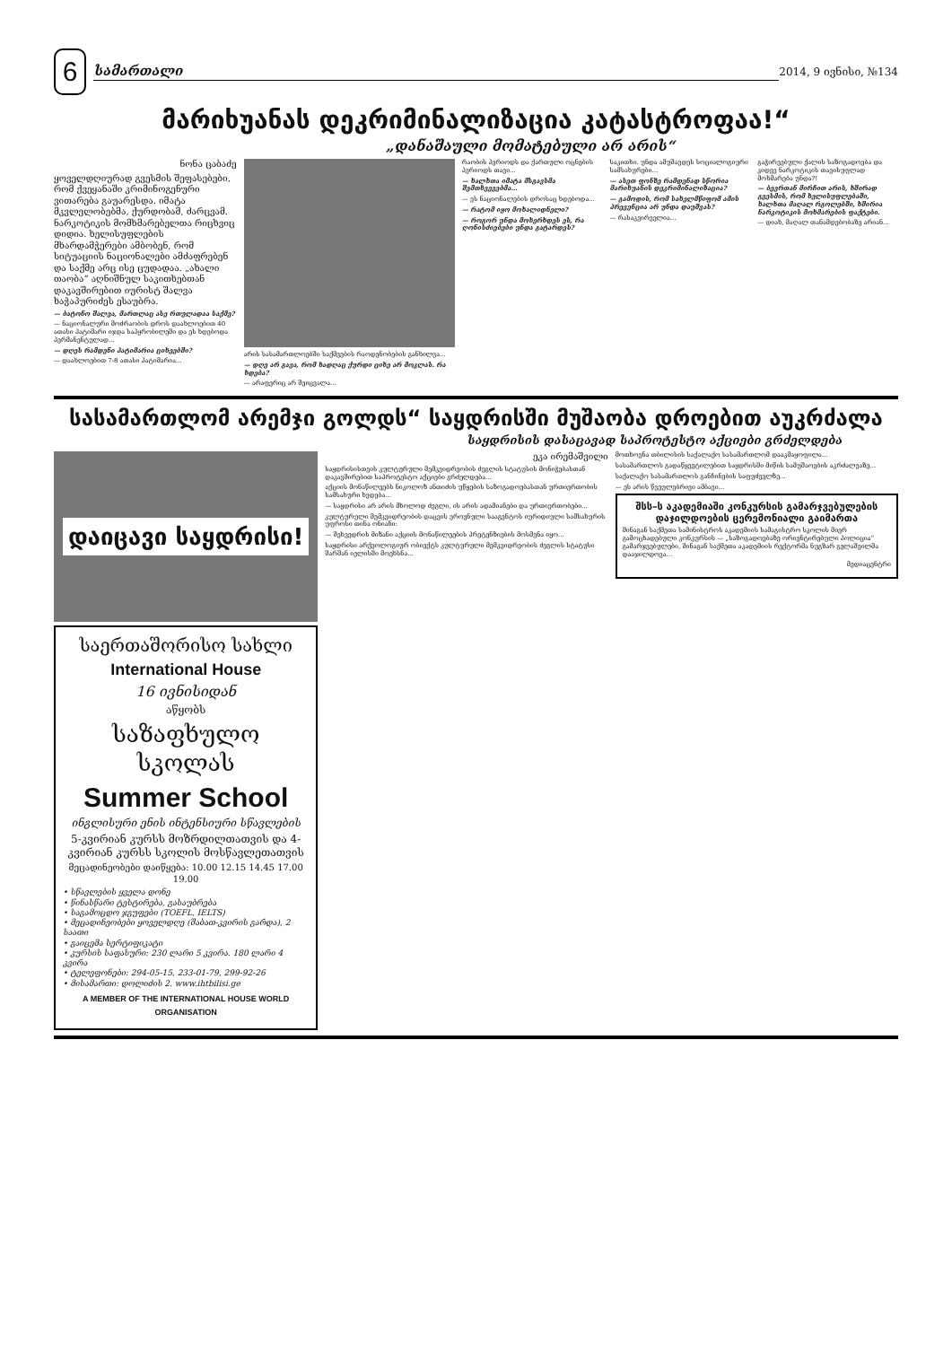6
სამართალი
2014, 9 ივნისი, №134
მარიხუანას დეკრიმინალიზაცია კატასტროფაა!“
„დანაშაული მომატებული არ არის“
ნონა ცაბაძე
ყოველდღიურად გვესმის შეფასებები, რომ ქვეყანაში კრიმინოგენური ვითარება გაუარესდა. იმატა მკვლელობებმა, ქურდობამ, ძარცვამ. ნარკოტიკის მომხმარებელთა რიცხვიც დიდია. ხელისუფლების მხარდამჭერები ამბობენ, რომ სიტუაციის ნაციონალები ამძაფრებენ და საქმე არც ისე ცუდადაა. „ახალი თაობა“ აღნიშნულ საკითხებთან დაკავშირებით იურისტ შალვა ხაჭაპურიძეს ესაუბრა.
— ბატონო შალვა, მართლაც ასე რთულადაა საქმე?
— ნაციონალური მოძრაობის დროს დაახლოებით 40 ათასი პატიმარი იჯდა საპყრობილეში და ეს ხდებოდა პერმანენტულად...
— დღეს რამდენი პატიმარია ციხეებში?
— დაახლოებით 7-8 ათასი პატიმარია...
არის სასამართლოებში საქმეების რაოდენობების განხილვა...
— დღე არ გავა, რომ ხადღაც ქურდი ციხე არ მოკლას. რა ხდება?
— არაფერიც არ შეიცვალა...
რაობის პერიოდს და ქართული ოცნების პერიოდს თავი...
— ხალხთა იმატა მსგავსმა შემთხვევებმა...
— ეს ნაციონალების დროსაც ხდებოდა...
— რატომ იყო მოხალიდნელი?
— როგორ უნდა მოხერხდეს ეს, რა ღონისძიებები უნდა გატარდეს?
საკითხი. უნდა ამუშავდეს სოციალოგიური სამსახურები...
— ასეთ ფონზე რამდენად სწორია მარიხუანის დეკრიმინალიზაცია?
— გამოდის, რომ სახელმწიფომ ამის პრევენცია არ უნდა დაუშვას?
— რასაკვირველია...
გაჭირვებული ქალის საზოგადოება და კიდევ ნარკოტიკის თავისუფლად მოხმარება უნდა?!
— ბევრთან მირჩით არის, ხშირად გვესმის, რომ ხელისუფლებაში, ხალხთა მაღალ რგოლებში, ხშირია ნარკოტიკის მოხმარების ფაქტები.
— დიახ, მაღალ თანამდებობაზე არიან...
სასამართლომ არემჯი გოლდს“ საყდრისში მუშაობა დროებით აუკრძალა
საყდრისის დასაცავად საპროტესტო აქციები გრძელდება
დაიცავი საყდრისი!
საერთაშორისო სახლი
International House
16 ივნისიდან
აწყობს
საზაფხულო სკოლას
Summer School
ინგლისური ენის ინტენსიური სწავლების
5-კვირიან კურსს მოზრდილთათვის და 4-კვირიან კურსს სკოლის მოსწავლეთათვის
მეცადინეობები დაიწყება: 10.00 12.15 14.45 17.00 19.00
• სწავლების ყველა დონე
• წინასწარი ტესტირება, გასაუბრება
• საგამოცდო ჯგუფები (TOEFL, IELTS)
• მეცადინეობები ყოველდღე (შაბათ-კვირის გარდა), 2 საათი
• გაიცემა სერტიფიკატი
• კურსის საფასური: 230 ლარი 5 კვირა. 180 ლარი 4 კვირა
• ტელეფონები: 294-05-15, 233-01-79, 299-92-26
• მისამართი: დოლიძის 2. www.ihtbilisi.ge
A MEMBER OF THE INTERNATIONAL HOUSE WORLD ORGANISATION
ეკა ირემაშვილი
საყდრისისთვის კულტურული მემკვიდრეობის ძეგლის სტატუსის მონიჭებასთან დაკავშირებით საპროტესტო აქციები გრძელდება...
აქციის მონაწილეებს ნიკოლოზ ანთიძის უწყების საზოგადოებასთან ურთიერთობის სამსახური ხვდება...
— საყდრისი არ არის მხოლოდ ძეგლი, ის არის ადამიანები და ურთიერთობები...
კულტურული მემკვიდრეობის დაცვის ეროვნული სააგენტოს იურიდიული სამსახურის უფროსი თინა ონიანი:
— შეხვედრის მიზანი აქციის მონაწილეების პრეტენზიების მოსმენა იყო...
საყდრისი არქეოლოგიურ ობიექტს კულტურული მემკვიდრეობის ძეგლის სტატუსი შარშან ივლისში მოეხსნა...
მოთხოვნა თბილისის საქალაქო სასამართლომ დააკმაყოფილა...
სასამართლოს გადაწყვეტილებით საყდრისში მიწის სამუშაოების აკრძალვაზე...
საქალაქო სასამართლოს განჩინების საფუძველზე...
— ეს არის წვეულებრივი ამბავი...
შსს–ს აკადემიაში კონკურსის გამარჯვებულების დაჯილდოების ცერემონიალი გაიმართა
შინაგან საქმეთა სამინისტროს აკადემიის სამაგისტრო სკოლის მიერ გამოცხადებული კონკურსის — „საზოგადოებაზე ორიენტირებული პოლიცია“ გამარჯვებულები, შინაგან საქმეთა აკადემიის რექტორმა ნუგზარ გელაშვილმა დააჯილდოვა...
მედიაცენტრი